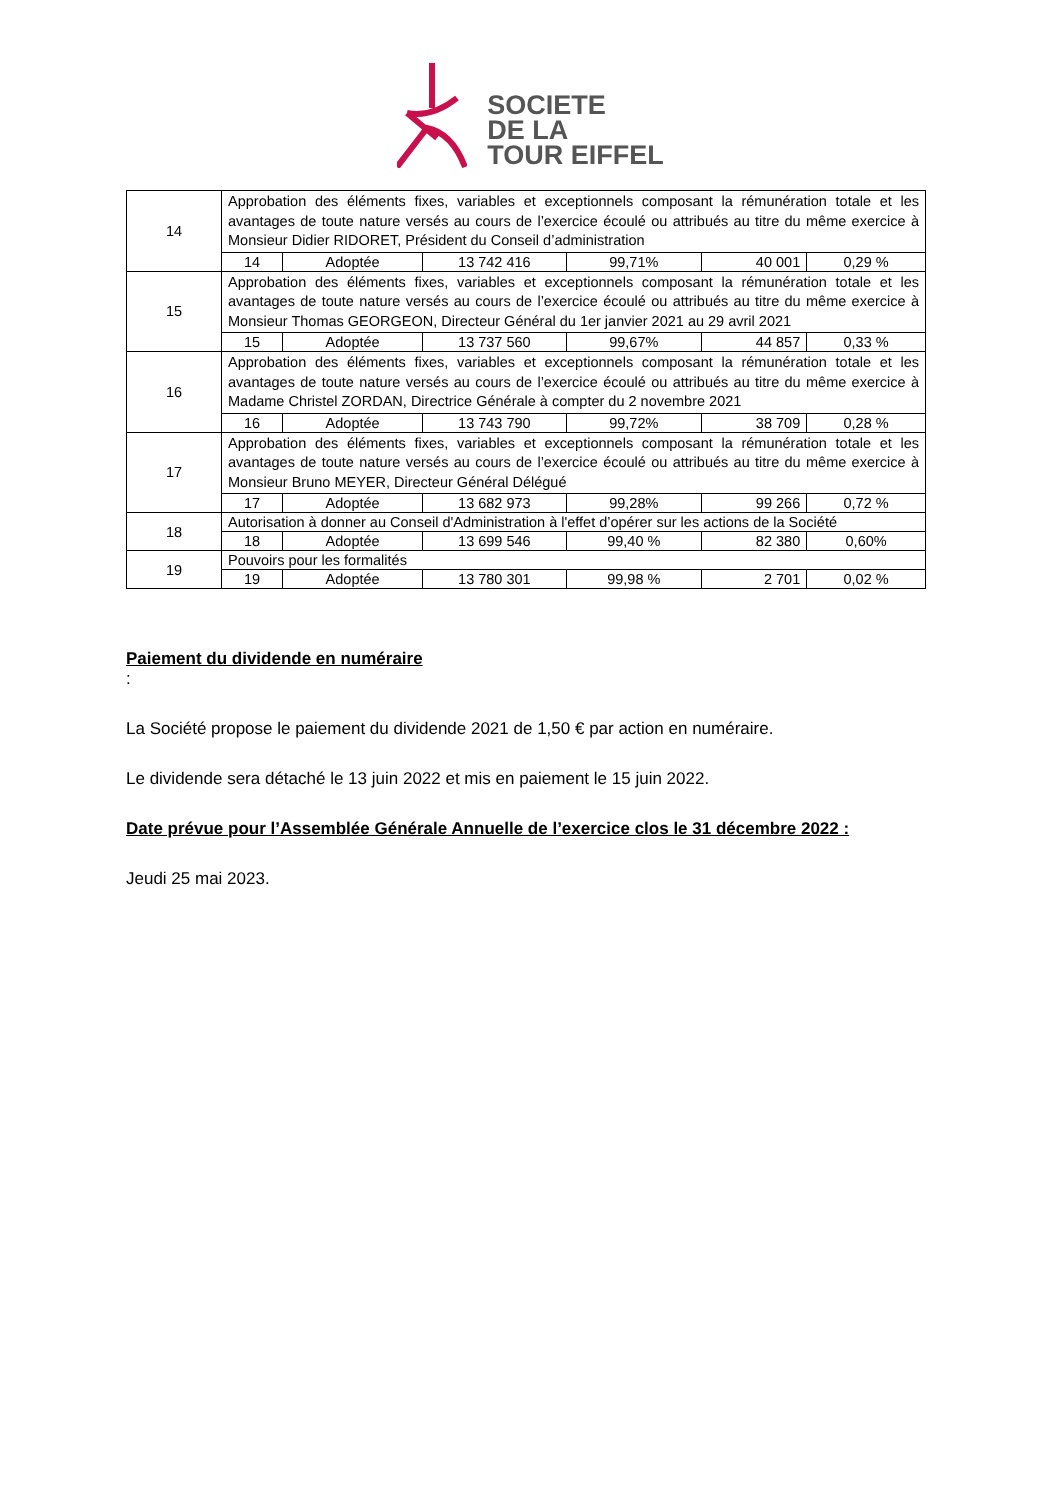SOCIETE
DE LA
TOUR EIFFEL
| 14 | Approbation des éléments fixes, variables et exceptionnels composant la rémunération totale et les avantages de toute nature versés au cours de l’exercice écoulé ou attribués au titre du même exercice à Monsieur Didier RIDORET, Président du Conseil d’administration | | | | | |
| | 14 | Adoptée | 13 742 416 | 99,71% | 40 001 | 0,29 % |
| 15 | Approbation des éléments fixes, variables et exceptionnels composant la rémunération totale et les avantages de toute nature versés au cours de l’exercice écoulé ou attribués au titre du même exercice à Monsieur Thomas GEORGEON, Directeur Général du 1er janvier 2021 au 29 avril 2021 | | | | | |
| | 15 | Adoptée | 13 737 560 | 99,67% | 44 857 | 0,33 % |
| 16 | Approbation des éléments fixes, variables et exceptionnels composant la rémunération totale et les avantages de toute nature versés au cours de l’exercice écoulé ou attribués au titre du même exercice à Madame Christel ZORDAN, Directrice Générale à compter du 2 novembre 2021 | | | | | |
| | 16 | Adoptée | 13 743 790 | 99,72% | 38 709 | 0,28 % |
| 17 | Approbation des éléments fixes, variables et exceptionnels composant la rémunération totale et les avantages de toute nature versés au cours de l’exercice écoulé ou attribués au titre du même exercice à Monsieur Bruno MEYER, Directeur Général Délégué | | | | | |
| | 17 | Adoptée | 13 682 973 | 99,28% | 99 266 | 0,72 % |
| 18 | Autorisation à donner au Conseil d'Administration à l'effet d’opérer sur les actions de la Société | | | | | |
| | 18 | Adoptée | 13 699 546 | 99,40 % | 82 380 | 0,60% |
| 19 | Pouvoirs pour les formalités | | | | | |
| | 19 | Adoptée | 13 780 301 | 99,98 % | 2 701 | 0,02 % |
Paiement du dividende en numéraire
:
La Société propose le paiement du dividende 2021 de 1,50 € par action en numéraire.
Le dividende sera détaché le 13 juin 2022 et mis en paiement le 15 juin 2022.
Date prévue pour l’Assemblée Générale Annuelle de l’exercice clos le 31 décembre 2022 :
Jeudi 25 mai 2023.